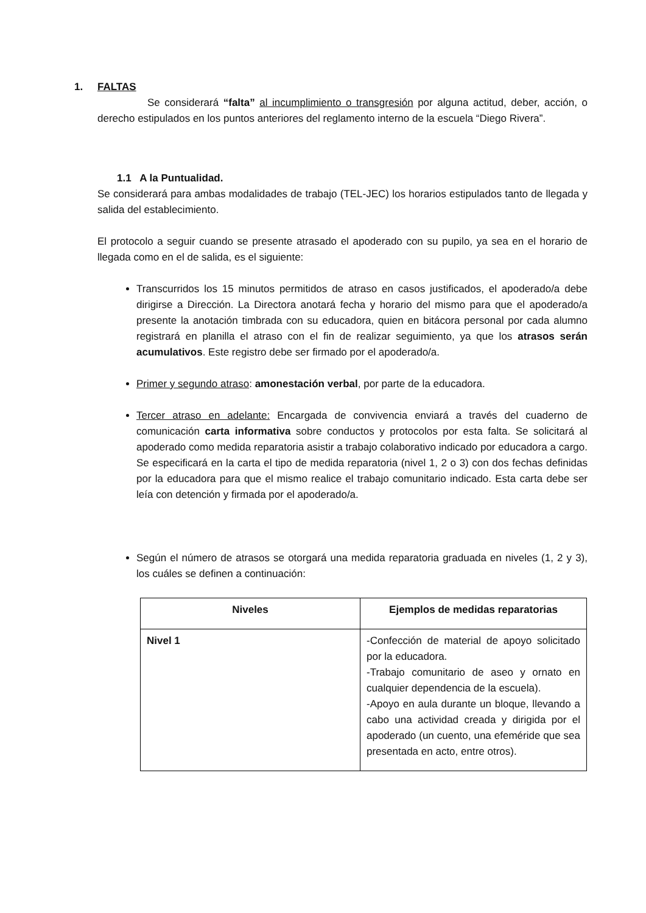1. FALTAS
Se considerará “falta” al incumplimiento o transgresión por alguna actitud, deber, acción, o derecho estipulados en los puntos anteriores del reglamento interno de la escuela “Diego Rivera”.
1.1 A la Puntualidad.
Se considerará para ambas modalidades de trabajo (TEL-JEC) los horarios estipulados tanto de llegada y salida del establecimiento.
El protocolo a seguir cuando se presente atrasado el apoderado con su pupilo, ya sea en el horario de llegada como en el de salida, es el siguiente:
Transcurridos los 15 minutos permitidos de atraso en casos justificados, el apoderado/a debe dirigirse a Dirección. La Directora anotará fecha y horario del mismo para que el apoderado/a presente la anotación timbrada con su educadora, quien en bitácora personal por cada alumno registrará en planilla el atraso con el fin de realizar seguimiento, ya que los atrasos serán acumulativos. Este registro debe ser firmado por el apoderado/a.
Primer y segundo atraso: amonestación verbal, por parte de la educadora.
Tercer atraso en adelante: Encargada de convivencia enviará a través del cuaderno de comunicación carta informativa sobre conductos y protocolos por esta falta. Se solicitará al apoderado como medida reparatoria asistir a trabajo colaborativo indicado por educadora a cargo. Se especificará en la carta el tipo de medida reparatoria (nivel 1, 2 o 3) con dos fechas definidas por la educadora para que el mismo realice el trabajo comunitario indicado. Esta carta debe ser leía con detención y firmada por el apoderado/a.
Según el número de atrasos se otorgará una medida reparatoria graduada en niveles (1, 2 y 3), los cuáles se definen a continuación:
| Niveles | Ejemplos de medidas reparatorias |
| --- | --- |
| Nivel 1 | -Confección de material de apoyo solicitado por la educadora. -Trabajo comunitario de aseo y ornato en cualquier dependencia de la escuela). -Apoyo en aula durante un bloque, llevando a cabo una actividad creada y dirigida por el apoderado (un cuento, una efeméride que sea presentada en acto, entre otros). |